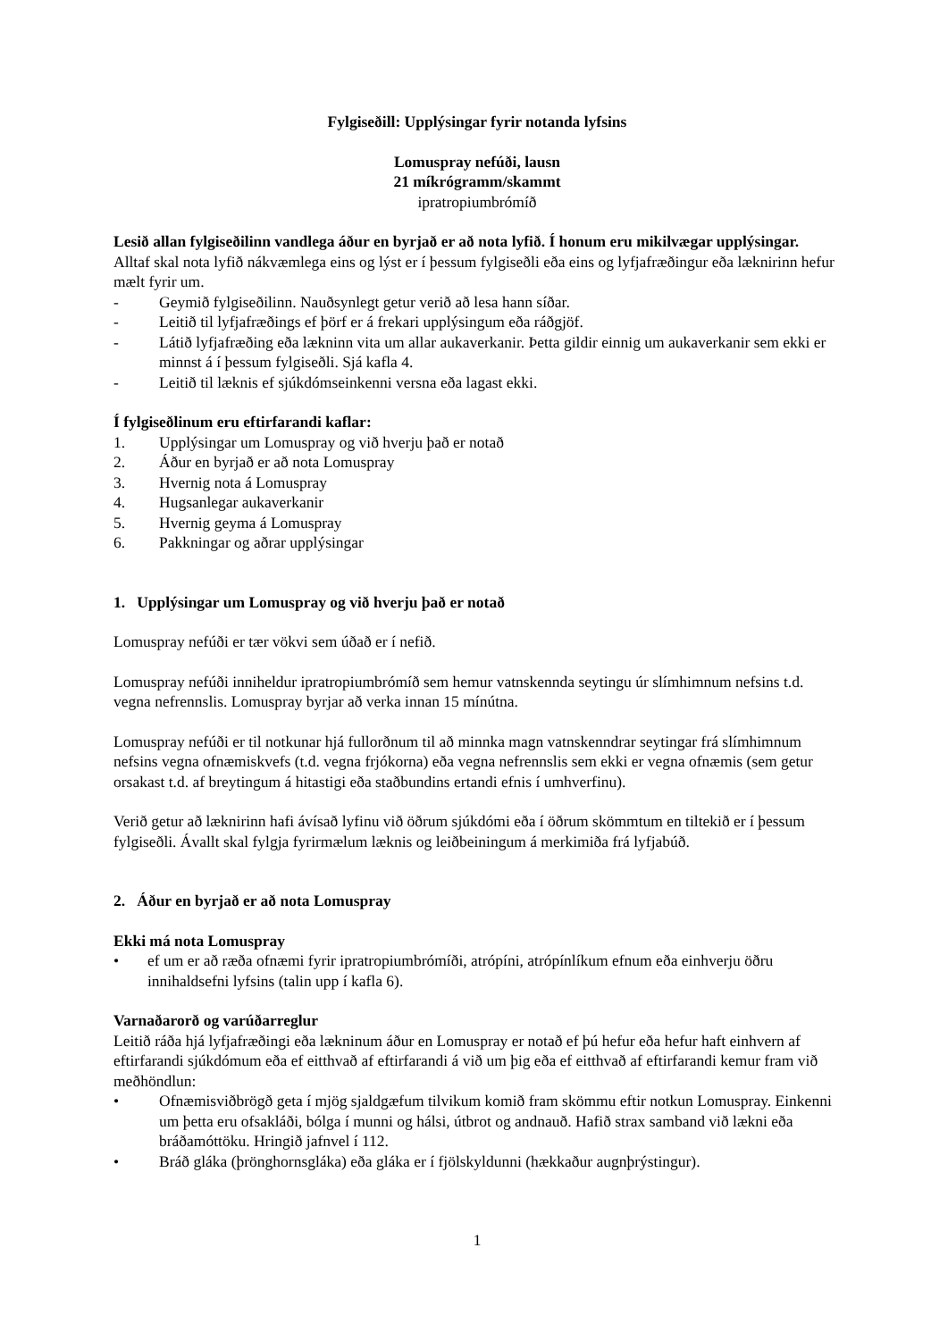Fylgiseðill: Upplýsingar fyrir notanda lyfsins
Lomuspray nefúði, lausn
21 míkrógramm/skammt
ipratropiumbrómíð
Lesið allan fylgiseðilinn vandlega áður en byrjað er að nota lyfið. Í honum eru mikilvægar upplýsingar.
Alltaf skal nota lyfið nákvæmlega eins og lýst er í þessum fylgiseðli eða eins og lyfjafræðingur eða læknirinn hefur mælt fyrir um.
- Geymið fylgiseðilinn. Nauðsynlegt getur verið að lesa hann síðar.
- Leitið til lyfjafræðings ef þörf er á frekari upplýsingum eða ráðgjöf.
- Látið lyfjafræðing eða lækninn vita um allar aukaverkanir. Þetta gildir einnig um aukaverkanir sem ekki er minnst á í þessum fylgiseðli. Sjá kafla 4.
- Leitið til læknis ef sjúkdómseinkenni versna eða lagast ekki.
Í fylgiseðlinum eru eftirfarandi kaflar:
1. Upplýsingar um Lomuspray og við hverju það er notað
2. Áður en byrjað er að nota Lomuspray
3. Hvernig nota á Lomuspray
4. Hugsanlegar aukaverkanir
5. Hvernig geyma á Lomuspray
6. Pakkningar og aðrar upplýsingar
1. Upplýsingar um Lomuspray og við hverju það er notað
Lomuspray nefúði er tær vökvi sem úðað er í nefið.
Lomuspray nefúði inniheldur ipratropiumbrómíð sem hemur vatnskennda seytingu úr slímhimnum nefsins t.d. vegna nefrennslis. Lomuspray byrjar að verka innan 15 mínútna.
Lomuspray nefúði er til notkunar hjá fullorðnum til að minnka magn vatnskenndrar seytingar frá slímhimnum nefsins vegna ofnæmiskvefs (t.d. vegna frjókorna) eða vegna nefrennslis sem ekki er vegna ofnæmis (sem getur orsakast t.d. af breytingum á hitastigi eða staðbundins ertandi efnis í umhverfinu).
Verið getur að læknirinn hafi ávísað lyfinu við öðrum sjúkdómi eða í öðrum skömmtum en tiltekið er í þessum fylgiseðli. Ávallt skal fylgja fyrirmælum læknis og leiðbeiningum á merkimiða frá lyfjabúð.
2. Áður en byrjað er að nota Lomuspray
Ekki má nota Lomuspray
• ef um er að ræða ofnæmi fyrir ipratropiumbrómíði, atrópíni, atrópínlíkum efnum eða einhverju öðru innihaldsefni lyfsins (talin upp í kafla 6).
Varnaðarorð og varúðarreglur
Leitið ráða hjá lyfjafræðingi eða lækninum áður en Lomuspray er notað ef þú hefur eða hefur haft einhvern af eftirfarandi sjúkdómum eða ef eitthvað af eftirfarandi á við um þig eða ef eitthvað af eftirfarandi kemur fram við meðhöndlun:
• Ofnæmisviðbrögð geta í mjög sjaldgæfum tilvikum komið fram skömmu eftir notkun Lomuspray. Einkenni um þetta eru ofsakláði, bólga í munni og hálsi, útbrot og andnauð. Hafið strax samband við lækni eða bráðamóttöku. Hringið jafnvel í 112.
• Bráð gláka (þrönghornsgláka) eða gláka er í fjölskyldunni (hækkaður augnþrýstingur).
1